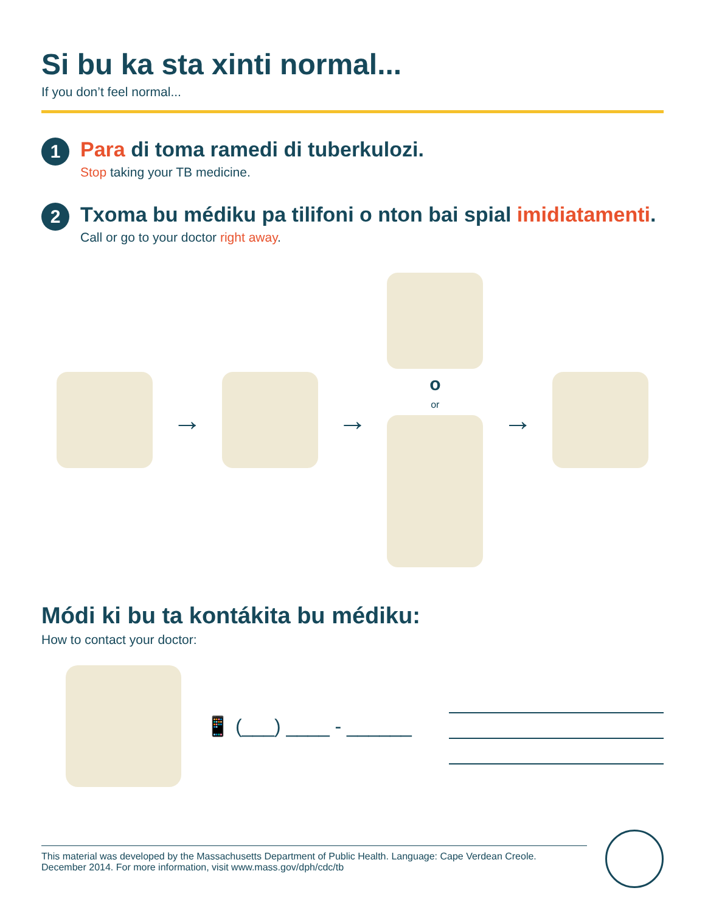Si bu ka sta xinti normal...
If you don’t feel normal...
1
Para di toma ramedi di tuberkulozi.
Stop taking your TB medicine.
2
Txoma bu médiku pa tilifoni o nton bai spial imidiatamenti.
Call or go to your doctor right away.
→ →
oor
→
Módi ki bu ta kontákita bu médiku:
How to contact your doctor:
📱 (___) ____ - ______
This material was developed by the Massachusetts Department of Public Health. Language: Cape Verdean Creole.
December 2014. For more information, visit www.mass.gov/dph/cdc/tb